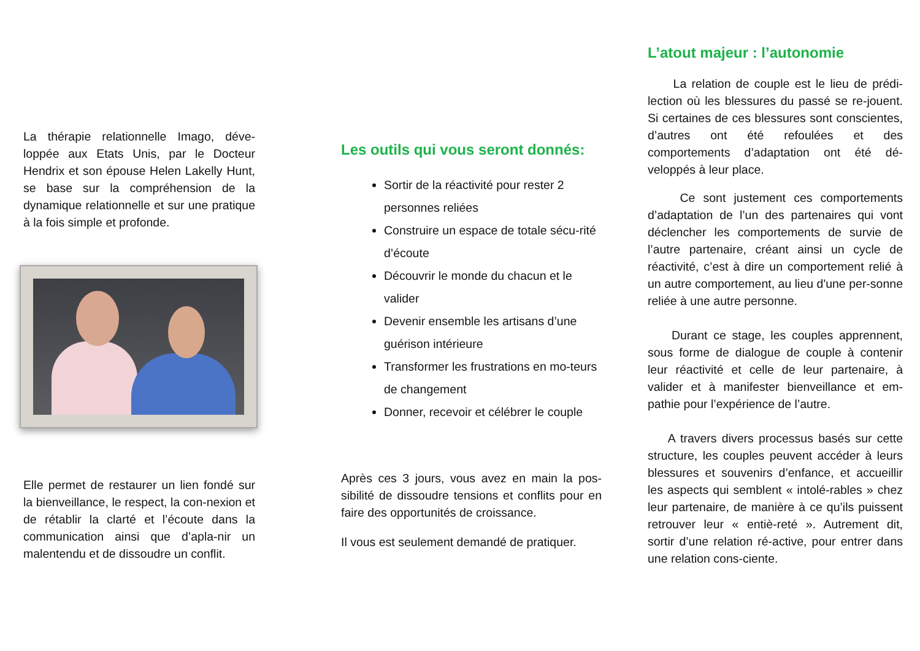La thérapie relationnelle Imago, déve-loppée aux Etats Unis, par le Docteur Hendrix et son épouse Helen Lakelly Hunt, se base sur la compréhension de la dynamique relationnelle et sur une pratique à la fois simple et profonde.
Elle permet de restaurer un lien fondé sur la bienveillance, le respect, la con-nexion et de rétablir la clarté et l’écoute dans la communication ainsi que d’apla-nir un malentendu et de dissoudre un conflit.
Les outils qui vous seront donnés:
Sortir de la réactivité pour rester 2 personnes reliées
Construire un espace de totale sécu-rité d’écoute
Découvrir le monde du chacun et le valider
Devenir ensemble les artisans d’une guérison intérieure
Transformer les frustrations en mo-teurs de changement
Donner, recevoir et célébrer le couple
Après ces 3 jours, vous avez en main la pos-sibilité de dissoudre tensions et conflits pour en faire des opportunités de croissance.
Il vous est seulement demandé de pratiquer.
L’atout majeur : l’autonomie
La relation de couple est le lieu de prédi-lection où les blessures du passé se re-jouent. Si certaines de ces blessures sont conscientes, d’autres ont été refoulées et des comportements d’adaptation ont été dé-veloppés à leur place.
Ce sont justement ces comportements d’adaptation de l’un des partenaires qui vont déclencher les comportements de survie de l’autre partenaire, créant ainsi un cycle de réactivité, c’est à dire un comportement relié à un autre comportement, au lieu d'une per-sonne reliée à une autre personne.
Durant ce stage, les couples apprennent, sous forme de dialogue de couple à contenir leur réactivité et celle de leur partenaire, à valider et à manifester bienveillance et em-pathie pour l’expérience de l’autre.
A travers divers processus basés sur cette structure, les couples peuvent accéder à leurs blessures et souvenirs d’enfance, et accueillir les aspects qui semblent « intolé-rables » chez leur partenaire, de manière à ce qu’ils puissent retrouver leur « entiè-reté ». Autrement dit, sortir d’une relation ré-active, pour entrer dans une relation cons-ciente.